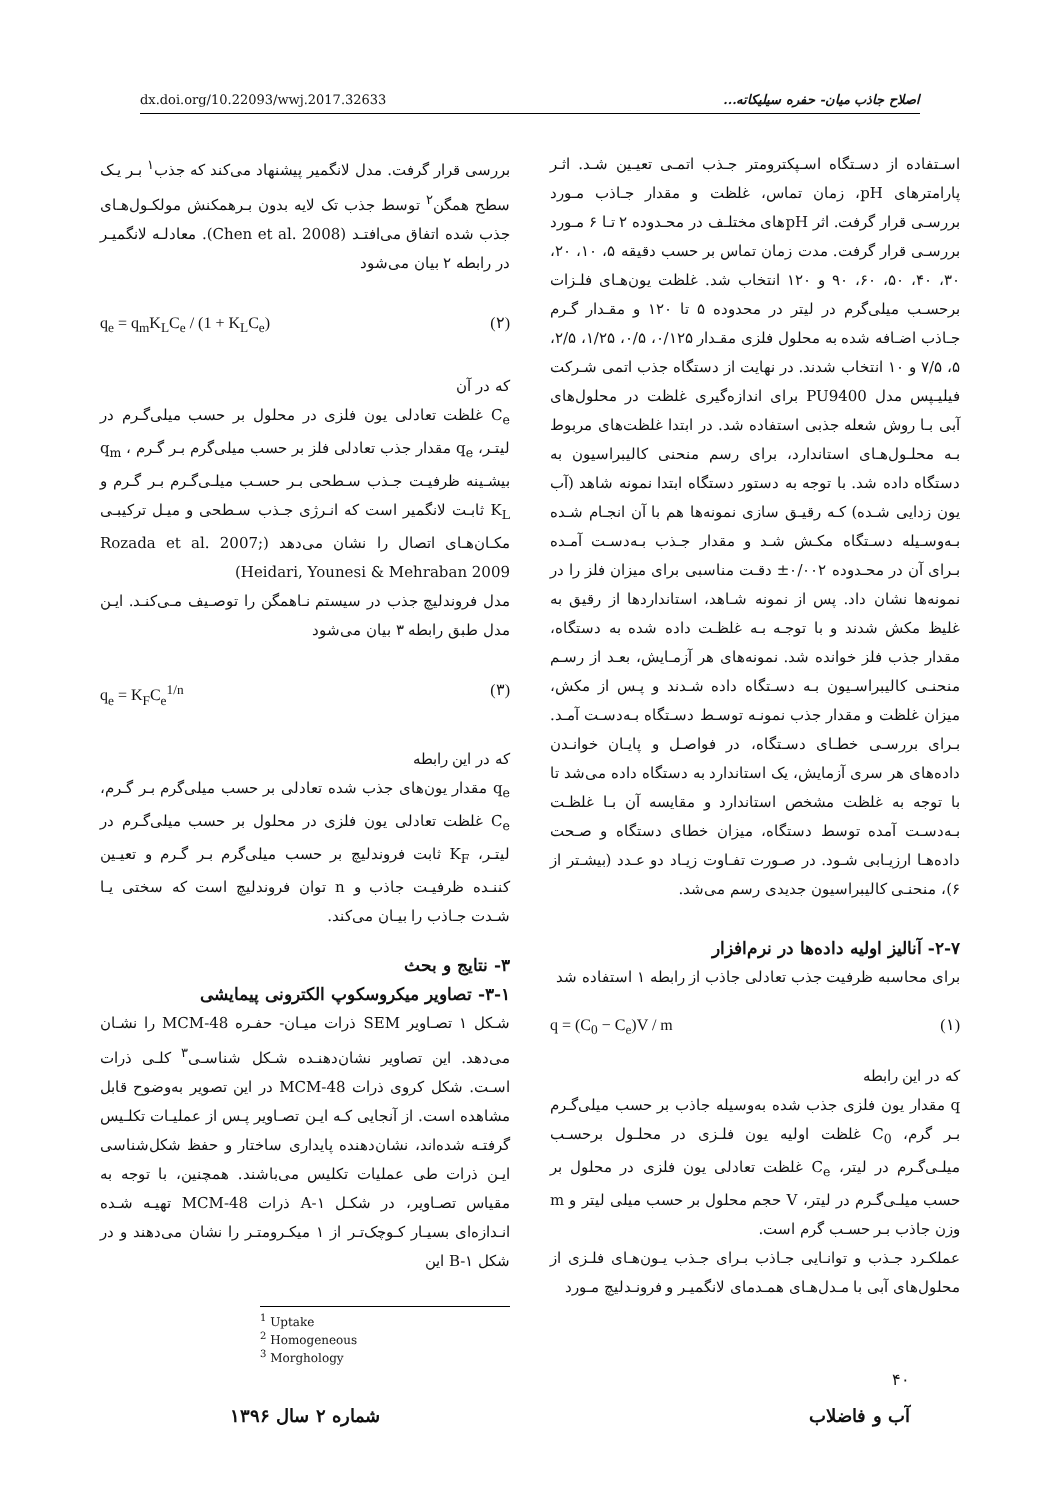dx.doi.org/10.22093/wwj.2017.32633 اصلاح جاذب میان- حفره سیلیکاته...
اسـتفاده از دسـتگاه اسـپکترومتر جـذب اتمـی تعیـین شـد. اثـر پارامترهای pH، زمان تماس، غلظت و مقدار جـاذب مـورد بررسـی قرار گرفت. اثر pHهای مختلـف در محـدوده ۲ تـا ۶ مـورد بررسـی قرار گرفت. مدت زمان تماس بر حسب دقیقه ۵، ۱۰، ۲۰، ۳۰، ۴۰، ۵۰، ۶۰، ۹۰ و ۱۲۰ انتخاب شد. غلظت یون‌هـای فلـزات برحسـب میلی‌گرم در لیتر در محدوده ۵ تا ۱۲۰ و مقـدار گـرم جـاذب اضـافه شده به محلول فلزی مقـدار ۰/۱۲۵، ۰/۵، ۱/۲۵، ۲/۵، ۵، ۷/۵ و ۱۰ انتخاب شدند. در نهایت از دستگاه جذب اتمی شـرکت فیلیـپس مدل PU9400 برای اندازه‌گیری غلظت در محلول‌های آبی بـا روش شعله جذبی استفاده شد. در ابتدا غلظت‌های مربوط بـه محلـول‌هـای استاندارد، برای رسم منحنی کالیبراسیون به دستگاه داده شد. با توجه به دستور دستگاه ابتدا نمونه شاهد (آب یون زدایی شـده) کـه رقیـق سازی نمونه‌ها هم با آن انجـام شـده بـه‌وسـیله دسـتگاه مکـش شـد و مقدار جـذب بـه‌دسـت آمـده بـرای آن در محـدوده ۰/۰۰۲± دقـت مناسبی برای میزان فلز را در نمونه‌ها نشان داد. پس از نمونه شـاهد، استانداردها از رقیق به غلیظ مکش شدند و با توجـه بـه غلظـت داده شده به دستگاه، مقدار جذب فلز خوانده شد. نمونه‌های هر آزمـایش، بعـد از رسـم منحنـی کالیبراسـیون بـه دسـتگاه داده شـدند و پـس از مکش، میزان غلظت و مقدار جذب نمونـه توسـط دسـتگاه بـه‌دسـت آمـد. بـرای بررسـی خطـای دسـتگاه، در فواصـل و پایـان خوانـدن داده‌های هر سری آزمایش، یک استاندارد به دستگاه داده می‌شد تا با توجه به غلظت مشخص استاندارد و مقایسه آن بـا غلظـت بـه‌دسـت آمده توسط دستگاه، میزان خطای دستگاه و صـحت داده‌هـا ارزیـابی شـود. در صـورت تفـاوت زیـاد دو عـدد (بیشـتر از ۶)، منحنـی کالیبراسیون جدیدی رسم می‌شد.
۲-۷- آنالیز اولیه داده‌ها در نرم‌افزار
برای محاسبه ظرفیت جذب تعادلی جاذب از رابطه ۱ استفاده شد
q = (C<sub>0</sub> − C<sub>e</sub>)V / m (۱)
که در این رابطه
q مقدار یون فلزی جذب شده به‌وسیله جاذب بر حسب میلی‌گـرم بـر گرم، C<sub>0</sub> غلظت اولیه یون فلـزی در محلـول برحسـب میلـی‌گـرم در لیتر، C<sub>e</sub> غلظت تعادلی یون فلزی در محلول بر حسب میلـی‌گـرم در لیتر، V حجم محلول بر حسب میلی لیتر و m وزن جاذب بـر حسـب گرم است.
عملکـرد جـذب و توانـایی جـاذب بـرای جـذب یـون‌هـای فلـزی از محلول‌های آبی با مـدل‌هـای همـدمای لانگمیـر و فرونـدلیچ مـورد
بررسی قرار گرفت. مدل لانگمیر پیشنهاد می‌کند که جذب<sup>۱</sup> بـر یـک سطح همگن<sup>۲</sup> توسط جذب تک لایه بدون بـرهمکنش مولکـول‌هـای جذب شده اتفاق می‌افتـد (Chen et al. 2008). معادلـه لانگمیـر در رابطه ۲ بیان می‌شود
q<sub>e</sub> = q<sub>m</sub>K<sub>L</sub>C<sub>e</sub> / (1 + K<sub>L</sub>C<sub>e</sub>) (۲)
که در آن
C<sub>e</sub> غلظت تعادلی یون فلزی در محلول بر حسب میلی‌گـرم در لیتـر، q<sub>e</sub> مقدار جذب تعادلی فلز بر حسب میلی‌گرم بـر گـرم ، q<sub>m</sub> بیشـینه ظرفیـت جـذب سـطحی بـر حسـب میلـی‌گـرم بـر گـرم و K<sub>L</sub> ثابـت لانگمیر است که انـرژی جـذب سـطحی و میـل ترکیبـی مکـان‌هـای اتصال را نشان می‌دهد (Rozada et al. 2007; Heidari, Younesi & Mehraban 2009)
مدل فروندلیچ جذب در سیستم نـاهمگن را توصـیف مـی‌کنـد. ایـن مدل طبق رابطه ۳ بیان می‌شود
q<sub>e</sub> = K<sub>F</sub>C<sub>e</sub><sup>1/n</sup> (۳)
که در این رابطه
q<sub>e</sub> مقدار یون‌های جذب شده تعادلی بر حسب میلی‌گرم بـر گـرم، C<sub>e</sub> غلظت تعادلی یون فلزی در محلول بر حسب میلی‌گـرم در لیتـر، K<sub>F</sub> ثابت فروندلیچ بر حسب میلی‌گرم بـر گـرم و تعیـین کننـده ظرفیـت جاذب و n توان فروندلیچ است که سختی یـا شـدت جـاذب را بیـان می‌کند.
۳- نتایج و بحث
۳-۱- تصاویر میکروسکوپ الکترونی پیمایشی
شـکل ۱ تصـاویر SEM ذرات میـان- حفـره MCM-48 را نشـان می‌دهد. این تصاویر نشان‌دهنـده شـکل شناسـی<sup>۳</sup> کلـی ذرات اسـت. شکل کروی ذرات MCM-48 در این تصویر به‌وضوح قابل مشاهده است. از آنجایی کـه ایـن تصـاویر پـس از عملیـات تکلـیس گرفتـه شده‌اند، نشان‌دهنده پایداری ساختار و حفظ شکل‌شناسی ایـن ذرات طی عملیات تکلیس می‌باشند. همچنین، با توجه به مقیاس تصـاویر، در شکـل ۱-A ذرات MCM-48 تهیـه شـده انـدازه‌ای بسیـار کـوچک‌تـر از ۱ میکـرومتـر را نشان می‌دهند و در شکل ۱-B این
<sup>1</sup> Uptake
<sup>2</sup> Homogeneous
<sup>3</sup> Morghology
۴۰
آب و فاضلاب شماره ۲ سال ۱۳۹۶